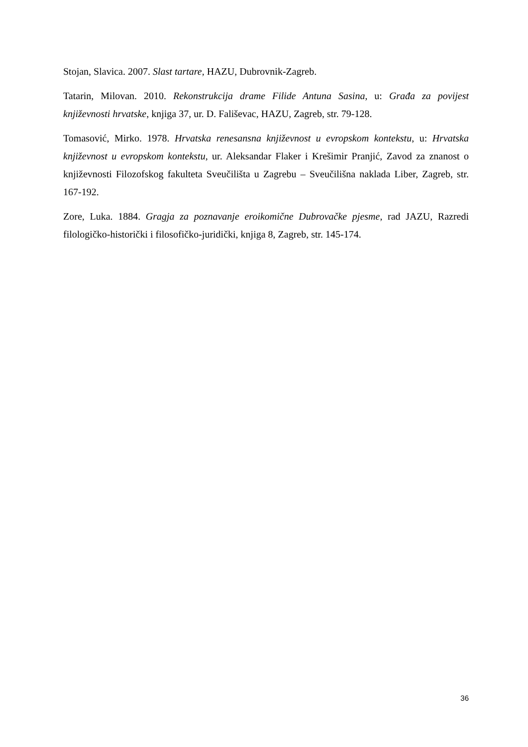Stojan, Slavica. 2007. Slast tartare, HAZU, Dubrovnik-Zagreb.
Tatarin, Milovan. 2010. Rekonstrukcija drame Filide Antuna Sasina, u: Građa za povijest književnosti hrvatske, knjiga 37, ur. D. Fališevac, HAZU, Zagreb, str. 79-128.
Tomasović, Mirko. 1978. Hrvatska renesansna književnost u evropskom kontekstu, u: Hrvatska književnost u evropskom kontekstu, ur. Aleksandar Flaker i Krešimir Pranjić, Zavod za znanost o književnosti Filozofskog fakulteta Sveučilišta u Zagrebu – Sveučilišna naklada Liber, Zagreb, str. 167-192.
Zore, Luka. 1884. Gragja za poznavanje eroikomične Dubrovačke pjesme, rad JAZU, Razredi filologičko-historički i filosofičko-juridički, knjiga 8, Zagreb, str. 145-174.
36